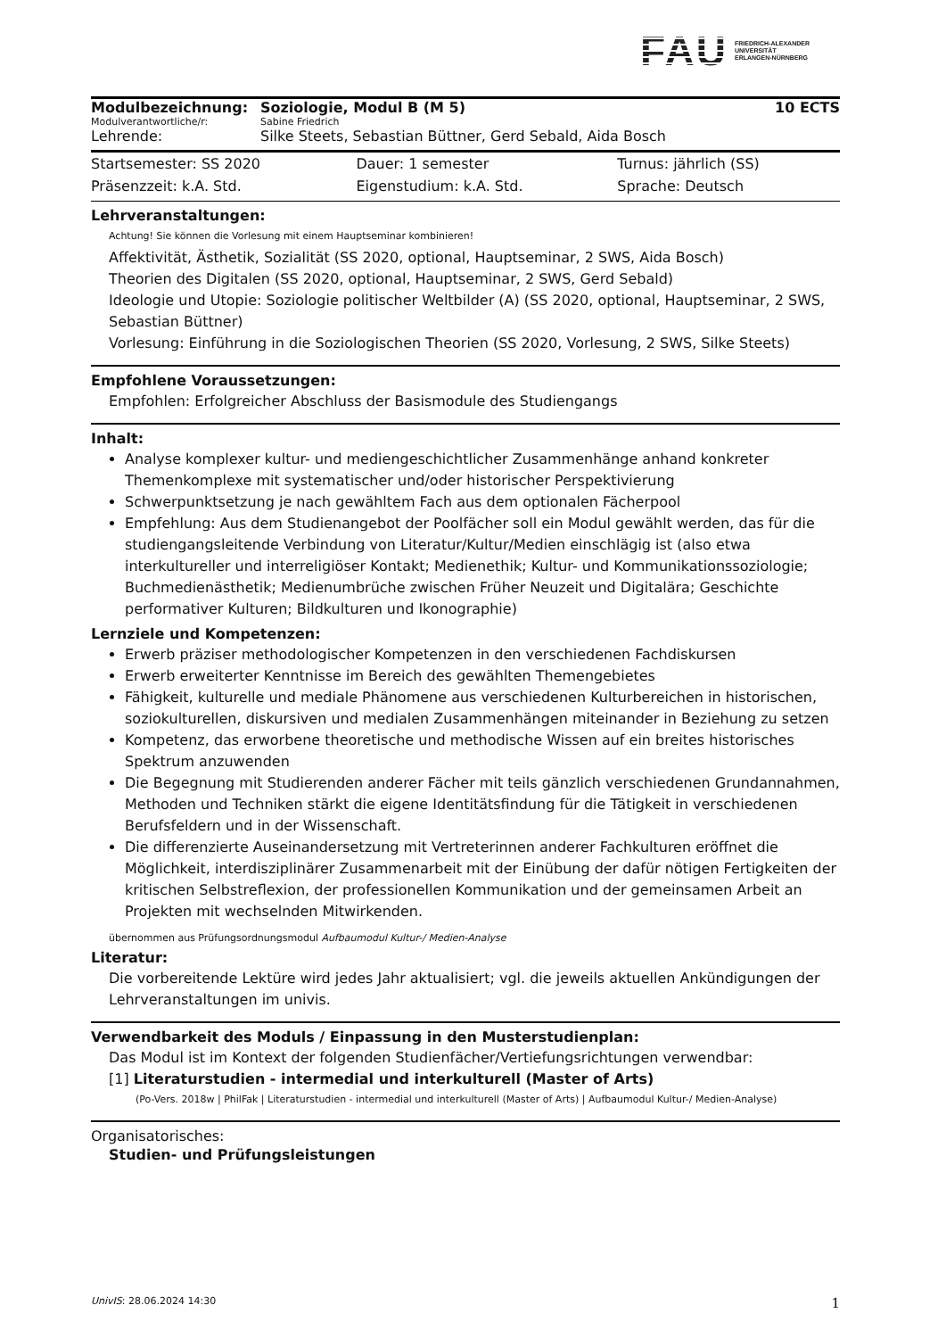FAU
FRIEDRICH-ALEXANDER
UNIVERSITÄT
ERLANGEN-NÜRNBERG
| Modulbezeichnung: | Soziologie, Modul B (M 5) | 10 ECTS |
| Modulverantwortliche/r: | Sabine Friedrich | |
| Lehrende: | Silke Steets, Sebastian Büttner, Gerd Sebald, Aida Bosch | |
| Startsemester: SS 2020 | Dauer: 1 semester | Turnus: jährlich (SS) |
| Präsenzzeit: k.A. Std. | Eigenstudium: k.A. Std. | Sprache: Deutsch |
Lehrveranstaltungen:
Achtung! Sie können die Vorlesung mit einem Hauptseminar kombinieren!
Affektivität, Ästhetik, Sozialität (SS 2020, optional, Hauptseminar, 2 SWS, Aida Bosch)
Theorien des Digitalen (SS 2020, optional, Hauptseminar, 2 SWS, Gerd Sebald)
Ideologie und Utopie: Soziologie politischer Weltbilder (A) (SS 2020, optional, Hauptseminar, 2 SWS, Sebastian Büttner)
Vorlesung: Einführung in die Soziologischen Theorien (SS 2020, Vorlesung, 2 SWS, Silke Steets)
Empfohlene Voraussetzungen:
Empfohlen: Erfolgreicher Abschluss der Basismodule des Studiengangs
Inhalt:
Analyse komplexer kultur- und mediengeschichtlicher Zusammenhänge anhand konkreter Themenkomplexe mit systematischer und/oder historischer Perspektivierung
Schwerpunktsetzung je nach gewähltem Fach aus dem optionalen Fächerpool
Empfehlung: Aus dem Studienangebot der Poolfächer soll ein Modul gewählt werden, das für die studiengangsleitende Verbindung von Literatur/Kultur/Medien einschlägig ist (also etwa interkultureller und interreligiöser Kontakt; Medienethik; Kultur- und Kommunikationssoziologie; Buchmedienästhetik; Medienumbrüche zwischen Früher Neuzeit und Digitalära; Geschichte performativer Kulturen; Bildkulturen und Ikonographie)
Lernziele und Kompetenzen:
Erwerb präziser methodologischer Kompetenzen in den verschiedenen Fachdiskursen
Erwerb erweiterter Kenntnisse im Bereich des gewählten Themengebietes
Fähigkeit, kulturelle und mediale Phänomene aus verschiedenen Kulturbereichen in historischen, soziokulturellen, diskursiven und medialen Zusammenhängen miteinander in Beziehung zu setzen
Kompetenz, das erworbene theoretische und methodische Wissen auf ein breites historisches Spektrum anzuwenden
Die Begegnung mit Studierenden anderer Fächer mit teils gänzlich verschiedenen Grundannahmen, Methoden und Techniken stärkt die eigene Identitätsfindung für die Tätigkeit in verschiedenen Berufsfeldern und in der Wissenschaft.
Die differenzierte Auseinandersetzung mit Vertreterinnen anderer Fachkulturen eröffnet die Möglichkeit, interdisziplinärer Zusammenarbeit mit der Einübung der dafür nötigen Fertigkeiten der kritischen Selbstreflexion, der professionellen Kommunikation und der gemeinsamen Arbeit an Projekten mit wechselnden Mitwirkenden.
übernommen aus Prüfungsordnungsmodul Aufbaumodul Kultur-/ Medien-Analyse
Literatur:
Die vorbereitende Lektüre wird jedes Jahr aktualisiert; vgl. die jeweils aktuellen Ankündigungen der Lehrveranstaltungen im univis.
Verwendbarkeit des Moduls / Einpassung in den Musterstudienplan:
Das Modul ist im Kontext der folgenden Studienfächer/Vertiefungsrichtungen verwendbar:
[1] Literaturstudien - intermedial und interkulturell (Master of Arts)
(Po-Vers. 2018w | PhilFak | Literaturstudien - intermedial und interkulturell (Master of Arts) | Aufbaumodul Kultur-/ Medien-Analyse)
Organisatorisches:
Studien- und Prüfungsleistungen
UnivIS: 28.06.2024 14:30 1